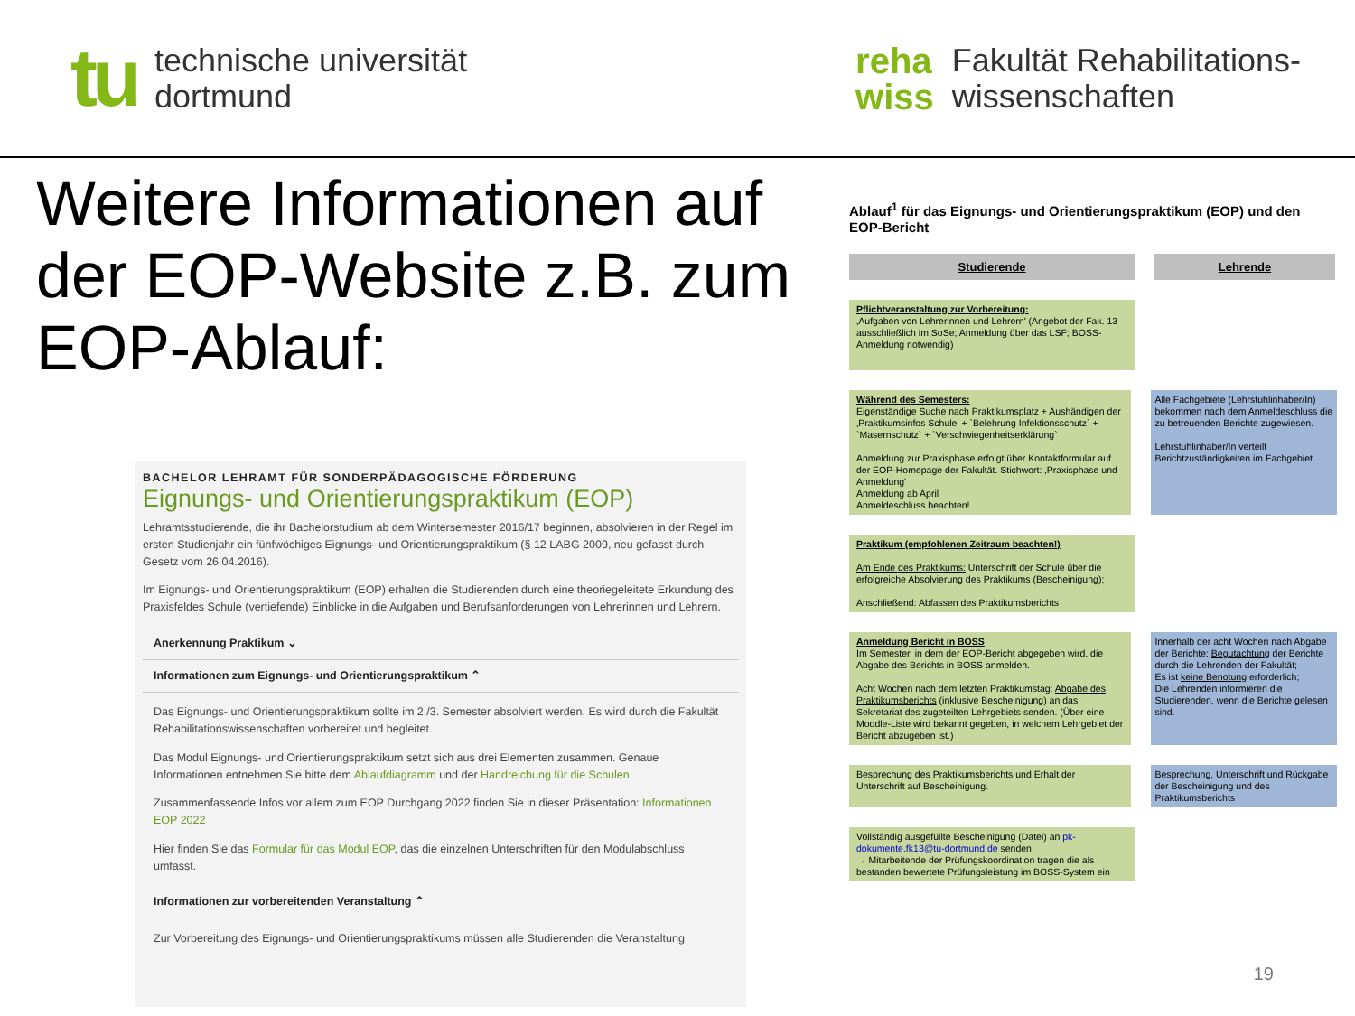tu
technische universität
dortmund
reha
wiss
Fakultät Rehabilitations-
wissenschaften
Weitere Informationen auf der EOP-Website z.B. zum EOP-Ablauf:
BACHELOR LEHRAMT FÜR SONDERPÄDAGOGISCHE FÖRDERUNG
Eignungs- und Orientierungspraktikum (EOP)
Lehramtsstudierende, die ihr Bachelorstudium ab dem Wintersemester 2016/17 beginnen, absolvieren in der Regel im ersten Studienjahr ein fünfwöchiges Eignungs- und Orientierungspraktikum (§ 12 LABG 2009, neu gefasst durch Gesetz vom 26.04.2016).
Im Eignungs- und Orientierungspraktikum (EOP) erhalten die Studierenden durch eine theoriegeleitete Erkundung des Praxisfeldes Schule (vertiefende) Einblicke in die Aufgaben und Berufsanforderungen von Lehrerinnen und Lehrern.
Anerkennung Praktikum ⌄
Informationen zum Eignungs- und Orientierungspraktikum ⌃
Das Eignungs- und Orientierungspraktikum sollte im 2./3. Semester absolviert werden. Es wird durch die Fakultät Rehabilitationswissenschaften vorbereitet und begleitet.
Das Modul Eignungs- und Orientierungspraktikum setzt sich aus drei Elementen zusammen. Genaue Informationen entnehmen Sie bitte dem Ablaufdiagramm und der Handreichung für die Schulen.
Zusammenfassende Infos vor allem zum EOP Durchgang 2022 finden Sie in dieser Präsentation: Informationen EOP 2022
Hier finden Sie das Formular für das Modul EOP, das die einzelnen Unterschriften für den Modulabschluss umfasst.
Informationen zur vorbereitenden Veranstaltung ⌃
Zur Vorbereitung des Eignungs- und Orientierungspraktikums müssen alle Studierenden die Veranstaltung
Ablauf<sup>1</sup> für das Eignungs- und Orientierungspraktikum (EOP) und den EOP-Bericht
Studierende Lehrende
Pflichtveranstaltung zur Vorbereitung:
‚Aufgaben von Lehrerinnen und Lehrern' (Angebot der Fak. 13 ausschließlich im SoSe; Anmeldung über das LSF; BOSS-Anmeldung notwendig)
Während des Semesters:
Eigenständige Suche nach Praktikumsplatz + Aushändigen der ‚Praktikumsinfos Schule' + `Belehrung Infektionsschutz` + `Masernschutz` + `Verschwiegenheitserklärung`
Anmeldung zur Praxisphase erfolgt über Kontaktformular auf der EOP-Homepage der Fakultät. Stichwort: ‚Praxisphase und Anmeldung'
Anmeldung ab April
Anmeldeschluss beachten!
Alle Fachgebiete (Lehrstuhlinhaber/In) bekommen nach dem Anmeldeschluss die zu betreuenden Berichte zugewiesen.
Lehrstuhlinhaber/In verteilt Berichtzuständigkeiten im Fachgebiet
Praktikum (empfohlenen Zeitraum beachten!)
Am Ende des Praktikums: Unterschrift der Schule über die erfolgreiche Absolvierung des Praktikums (Bescheinigung);
Anschließend: Abfassen des Praktikumsberichts
Anmeldung Bericht in BOSS
Im Semester, in dem der EOP-Bericht abgegeben wird, die Abgabe des Berichts in BOSS anmelden.
Acht Wochen nach dem letzten Praktikumstag: Abgabe des Praktikumsberichts (inklusive Bescheinigung) an das Sekretariat des zugeteilten Lehrgebiets senden. (Über eine Moodle-Liste wird bekannt gegeben, in welchem Lehrgebiet der Bericht abzugeben ist.)
Innerhalb der acht Wochen nach Abgabe der Berichte: Begutachtung der Berichte durch die Lehrenden der Fakultät;
Es ist keine Benotung erforderlich;
Die Lehrenden informieren die Studierenden, wenn die Berichte gelesen sind.
Besprechung des Praktikumsberichts und Erhalt der Unterschrift auf Bescheinigung.
Besprechung, Unterschrift und Rückgabe der Bescheinigung und des Praktikumsberichts
Vollständig ausgefüllte Bescheinigung (Datei) an pk-dokumente.fk13@tu-dortmund.de senden
→ Mitarbeitende der Prüfungskoordination tragen die als bestanden bewertete Prüfungsleistung im BOSS-System ein
19